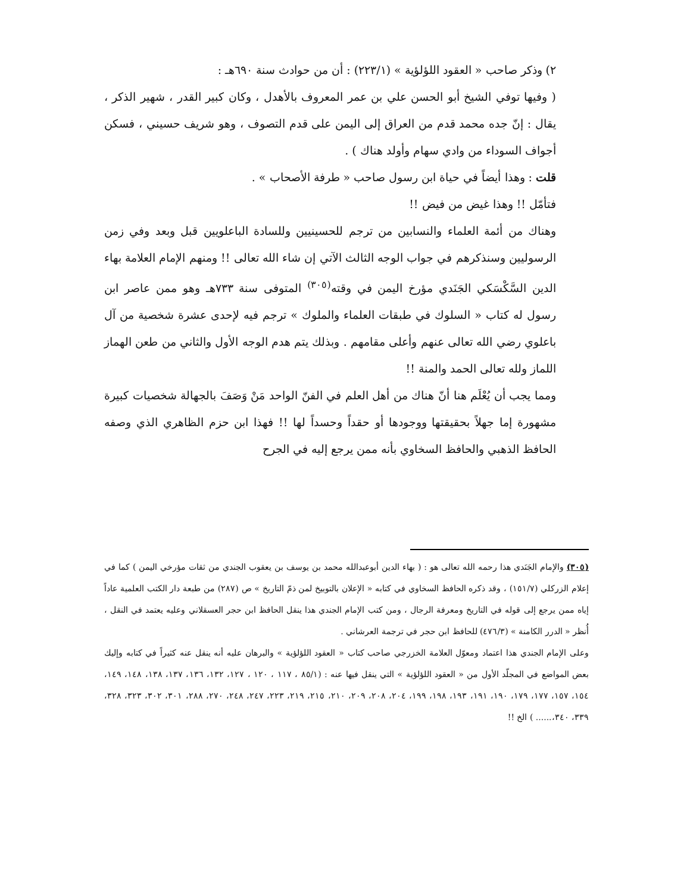٢) وذكر صاحب « العقود اللؤلؤية » (٢٢٣/١) : أن من حوادث سنة ٦٩٠هـ :
( وفيها توفي الشيخ أبو الحسن علي بن عمر المعروف بالأهدل ، وكان كبير القدر ، شهير الذكر ، يقال : إنّ جده محمد قدم من العراق إلى اليمن على قدم التصوف ، وهو شريف حسيني ، فسكن أجواف السوداء من وادي سهام وأولد هناك ) .
قلت : وهذا أيضاً في حياة ابن رسول صاحب « طرفة الأصحاب » .
فتأمّل !! وهذا غيض من فيض !!
وهناك من أئمة العلماء والنسابين من ترجم للحسينيين وللسادة الباعلويين قبل وبعد وفي زمن الرسوليين وسنذكرهم في جواب الوجه الثالث الآتي إن شاء الله تعالى !! ومنهم الإمام العلامة بهاء الدين السَّكْسَكي الجَنَدي مؤرخ اليمن في وقته<sup>(٣٠٥)</sup> المتوفى سنة ٧٣٣هـ وهو ممن عاصر ابن رسول له كتاب « السلوك في طبقات العلماء والملوك » ترجم فيه لإحدى عشرة شخصية من آل باعلوي رضي الله تعالى عنهم وأعلى مقامهم . وبذلك يتم هدم الوجه الأول والثاني من طعن الهماز اللماز ولله تعالى الحمد والمنة !!
ومما يجب أن يُعْلَم هنا أنّ هناك من أهل العلم في الفنّ الواحد مَنْ وَصَفَ بالجهالة شخصيات كبيرة مشهورة إما جهلاً بحقيقتها ووجودها أو حقداً وحسداً لها !! فهذا ابن حزم الظاهري الذي وصفه الحافظ الذهبي والحافظ السخاوي بأنه ممن يرجع إليه في الجرح
(٣٠٥) والإمام الجَنَدي هذا رحمه الله تعالى هو : ( بهاء الدين أبوعبدالله محمد بن يوسف بن يعقوب الجندي من ثقات مؤرخي اليمن ) كما في إعلام الزركلي (١٥١/٧) ، وقد ذكره الحافظ السخاوي في كتابه « الإعلان بالتوبيخ لمن ذمّ التاريخ » ص (٢٨٧) من طبعة دار الكتب العلمية عاداً إياه ممن يرجع إلى قوله في التاريخ ومعرفة الرجال ، ومن كتب الإمام الجندي هذا ينقل الحافظ ابن حجر العسقلاني وعليه يعتمد في النقل ، أُنظر « الدرر الكامنة » (٤٧٦/٣) للحافظ ابن حجر في ترجمة العرشاني .
وعلى الإمام الجندي هذا اعتماد ومعوّل العلامة الخزرجي صاحب كتاب « العقود اللؤلؤية » والبرهان عليه أنه ينقل عنه كثيراً في كتابه وإليك بعض المواضع في المجلّد الأول من « العقود اللؤلؤية » التي ينقل فيها عنه : (٨٥/١ ، ١١٧ ، ١٢٠ ، ١٢٧، ١٣٢، ١٣٦، ١٣٧، ١٣٨، ١٤٨، ١٤٩، ١٥٤، ١٥٧، ١٧٧، ١٧٩، ١٩٠، ١٩١، ١٩٣، ١٩٨، ١٩٩، ٢٠٤، ٢٠٨، ٢٠٩، ٢١٠، ٢١٥، ٢١٩، ٢٢٣، ٢٤٧، ٢٤٨، ٢٧٠، ٢٨٨، ٣٠١، ٣٠٢، ٣٢٣، ٣٢٨، ٣٣٩، ٣٤٠،...... ) الخ !!